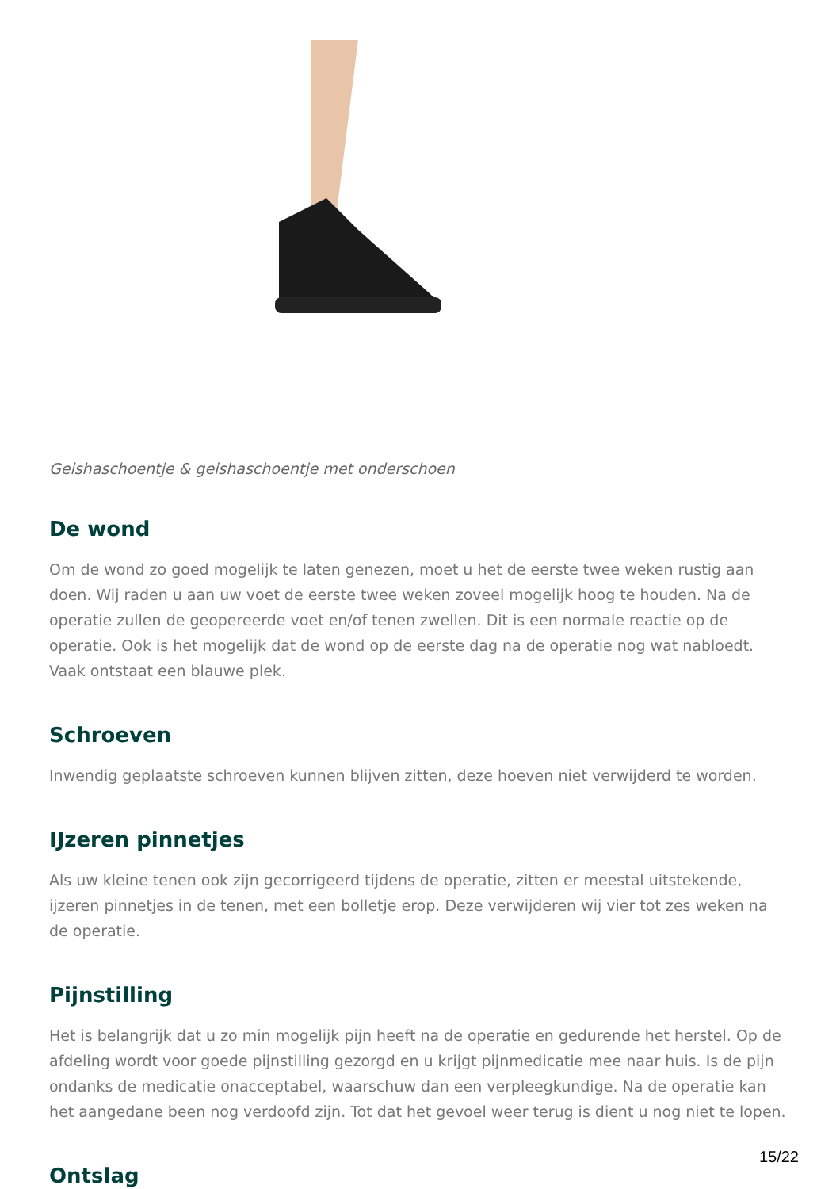Geishaschoentje & geishaschoentje met onderschoen
De wond
Om de wond zo goed mogelijk te laten genezen, moet u het de eerste twee weken rustig aan doen. Wij raden u aan uw voet de eerste twee weken zoveel mogelijk hoog te houden. Na de operatie zullen de geopereerde voet en/of tenen zwellen. Dit is een normale reactie op de operatie. Ook is het mogelijk dat de wond op de eerste dag na de operatie nog wat nabloedt. Vaak ontstaat een blauwe plek.
Schroeven
Inwendig geplaatste schroeven kunnen blijven zitten, deze hoeven niet verwijderd te worden.
IJzeren pinnetjes
Als uw kleine tenen ook zijn gecorrigeerd tijdens de operatie, zitten er meestal uitstekende, ijzeren pinnetjes in de tenen, met een bolletje erop. Deze verwijderen wij vier tot zes weken na de operatie.
Pijnstilling
Het is belangrijk dat u zo min mogelijk pijn heeft na de operatie en gedurende het herstel. Op de afdeling wordt voor goede pijnstilling gezorgd en u krijgt pijnmedicatie mee naar huis. Is de pijn ondanks de medicatie onacceptabel, waarschuw dan een verpleegkundige. Na de operatie kan het aangedane been nog verdoofd zijn. Tot dat het gevoel weer terug is dient u nog niet te lopen.
Ontslag
15/22